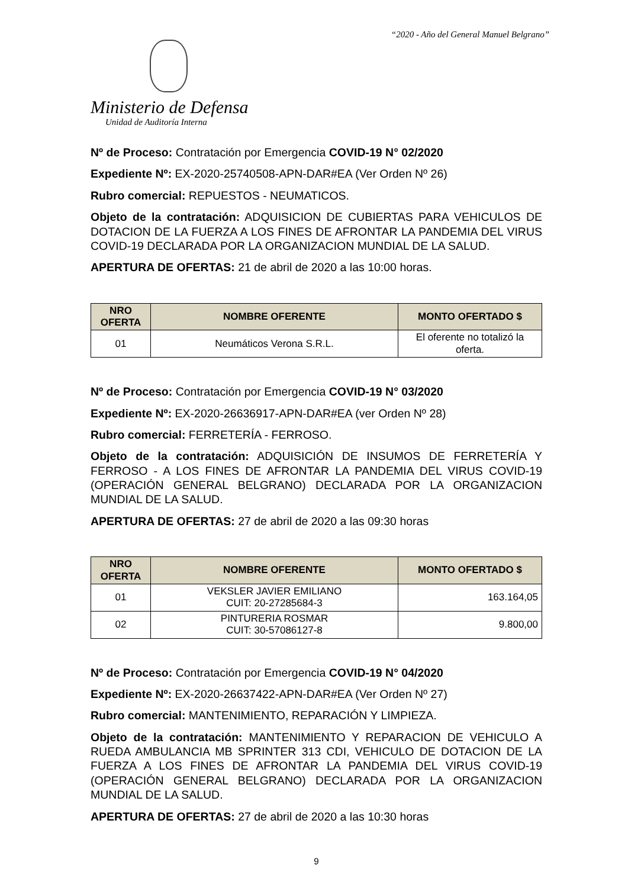“2020 - Año del General Manuel Belgrano”
Ministerio de Defensa
Unidad de Auditoría Interna
Nº de Proceso: Contratación por Emergencia COVID-19 N° 02/2020
Expediente Nº: EX-2020-25740508-APN-DAR#EA (Ver Orden Nº 26)
Rubro comercial: REPUESTOS - NEUMATICOS.
Objeto de la contratación: ADQUISICION DE CUBIERTAS PARA VEHICULOS DE DOTACION DE LA FUERZA A LOS FINES DE AFRONTAR LA PANDEMIA DEL VIRUS COVID-19 DECLARADA POR LA ORGANIZACION MUNDIAL DE LA SALUD.
APERTURA DE OFERTAS: 21 de abril de 2020 a las 10:00 horas.
| NRO OFERTA | NOMBRE OFERENTE | MONTO OFERTADO $ |
| --- | --- | --- |
| 01 | Neumáticos Verona S.R.L. | El oferente no totalizó la oferta. |
Nº de Proceso: Contratación por Emergencia COVID-19 N° 03/2020
Expediente Nº: EX-2020-26636917-APN-DAR#EA (ver Orden Nº 28)
Rubro comercial: FERRETERÍA - FERROSO.
Objeto de la contratación: ADQUISICIÓN DE INSUMOS DE FERRETERÍA Y FERROSO - A LOS FINES DE AFRONTAR LA PANDEMIA DEL VIRUS COVID-19 (OPERACIÓN GENERAL BELGRANO) DECLARADA POR LA ORGANIZACION MUNDIAL DE LA SALUD.
APERTURA DE OFERTAS: 27 de abril de 2020 a las 09:30 horas
| NRO OFERTA | NOMBRE OFERENTE | MONTO OFERTADO $ |
| --- | --- | --- |
| 01 | VEKSLER JAVIER EMILIANO CUIT: 20-27285684-3 | 163.164,05 |
| 02 | PINTURERIA ROSMAR CUIT: 30-57086127-8 | 9.800,00 |
Nº de Proceso: Contratación por Emergencia COVID-19 N° 04/2020
Expediente Nº: EX-2020-26637422-APN-DAR#EA (Ver Orden Nº 27)
Rubro comercial: MANTENIMIENTO, REPARACIÓN Y LIMPIEZA.
Objeto de la contratación: MANTENIMIENTO Y REPARACION DE VEHICULO A RUEDA AMBULANCIA MB SPRINTER 313 CDI, VEHICULO DE DOTACION DE LA FUERZA A LOS FINES DE AFRONTAR LA PANDEMIA DEL VIRUS COVID-19 (OPERACIÓN GENERAL BELGRANO) DECLARADA POR LA ORGANIZACION MUNDIAL DE LA SALUD.
APERTURA DE OFERTAS: 27 de abril de 2020 a las 10:30 horas
9